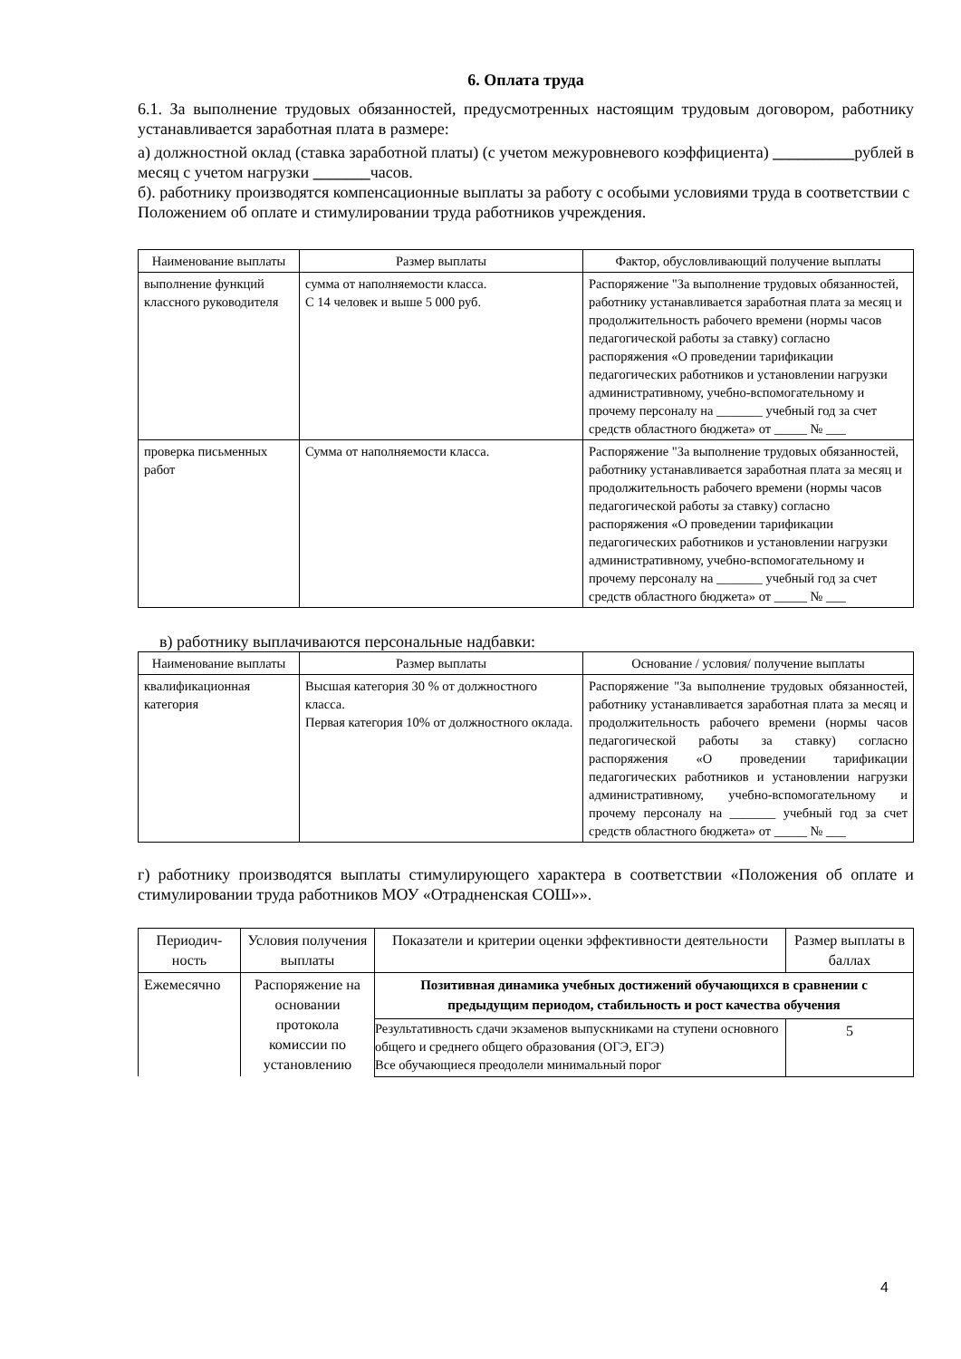6. Оплата труда
6.1. За выполнение трудовых обязанностей, предусмотренных настоящим трудовым договором, работнику устанавливается заработная плата в размере:
а) должностной оклад (ставка заработной платы) (с учетом межуровневого коэффициента) __________рублей в месяц с учетом нагрузки _______часов.
б). работнику производятся компенсационные выплаты за работу с особыми условиями труда в соответствии с Положением об оплате и стимулировании труда работников учреждения.
| Наименование выплаты | Размер выплаты | Фактор, обусловливающий получение выплаты |
| --- | --- | --- |
| выполнение функций классного руководителя | сумма от наполняемости класса. С 14 человек и выше 5 000 руб. | Распоряжение "За выполнение трудовых обязанностей, работнику устанавливается заработная плата за месяц и продолжительность рабочего времени (нормы часов педагогической работы за ставку) согласно распоряжения «О проведении тарификации педагогических работников и установлении нагрузки административному, учебно-вспомогательному и прочему персоналу на _______ учебный год за счет средств областного бюджета» от _____ № ___ |
| проверка письменных работ | Сумма от наполняемости класса. | Распоряжение "За выполнение трудовых обязанностей, работнику устанавливается заработная плата за месяц и продолжительность рабочего времени (нормы часов педагогической работы за ставку) согласно распоряжения «О проведении тарификации педагогических работников и установлении нагрузки административному, учебно-вспомогательному и прочему персоналу на _______ учебный год за счет средств областного бюджета» от _____ № ___ |
в) работнику выплачиваются персональные надбавки:
| Наименование выплаты | Размер выплаты | Основание / условия/ получение выплаты |
| --- | --- | --- |
| квалификационная категория | Высшая категория 30 % от должностного класса. Первая категория 10% от должностного оклада. | Распоряжение "За выполнение трудовых обязанностей, работнику устанавливается заработная плата за месяц и продолжительность рабочего времени (нормы часов педагогической работы за ставку) согласно распоряжения «О проведении тарификации педагогических работников и установлении нагрузки административному, учебно-вспомогательному и прочему персоналу на _______ учебный год за счет средств областного бюджета» от _____ № ___ |
г) работнику производятся выплаты стимулирующего характера в соответствии «Положения об оплате и стимулировании труда работников МОУ «Отрадненская СОШ»».
| Периодич-ность | Условия получения выплаты | Показатели и критерии оценки эффективности деятельности | Размер выплаты в баллах |
| --- | --- | --- | --- |
| Ежемесячно | Распоряжение на основании протокола комиссии по установлению | Позитивная динамика учебных достижений обучающихся в сравнении с предыдущим периодом, стабильность и рост качества обучения | |
| | | Результативность сдачи экзаменов выпускниками на ступени основного общего и среднего общего образования (ОГЭ, ЕГЭ) Все обучающиеся преодолели минимальный порог | 5 |
4